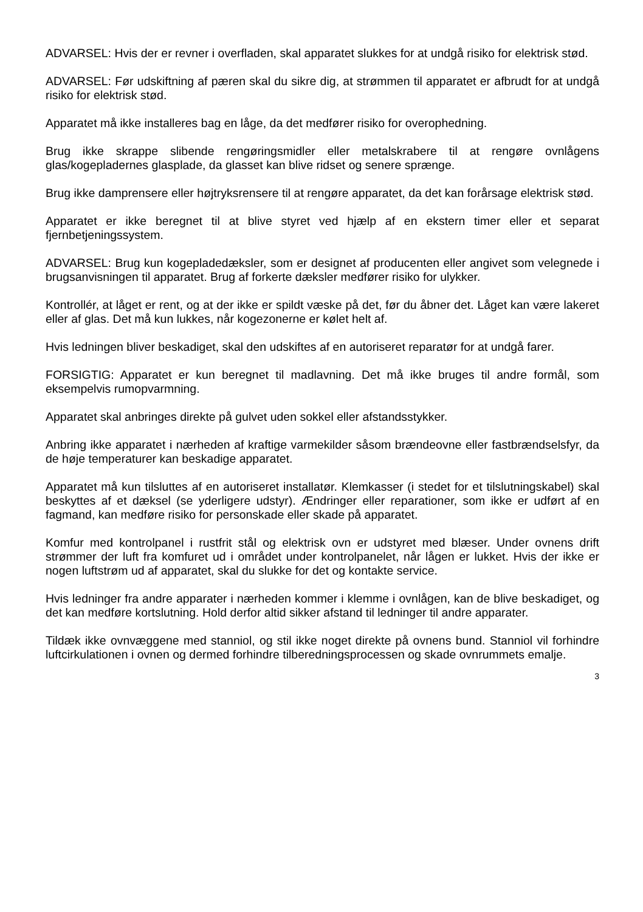ADVARSEL: Hvis der er revner i overfladen, skal apparatet slukkes for at undgå risiko for elektrisk stød.
ADVARSEL: Før udskiftning af pæren skal du sikre dig, at strømmen til apparatet er afbrudt for at undgå risiko for elektrisk stød.
Apparatet må ikke installeres bag en låge, da det medfører risiko for overophedning.
Brug ikke skrappe slibende rengøringsmidler eller metalskrabere til at rengøre ovnlågens glas/kogepladernes glasplade, da glasset kan blive ridset og senere sprænge.
Brug ikke damprensere eller højtryksrensere til at rengøre apparatet, da det kan forårsage elektrisk stød.
Apparatet er ikke beregnet til at blive styret ved hjælp af en ekstern timer eller et separat fjernbetjeningssystem.
ADVARSEL: Brug kun kogepladedæksler, som er designet af producenten eller angivet som velegnede i brugsanvisningen til apparatet. Brug af forkerte dæksler medfører risiko for ulykker.
Kontrollér, at låget er rent, og at der ikke er spildt væske på det, før du åbner det. Låget kan være lakeret eller af glas. Det må kun lukkes, når kogezonerne er kølet helt af.
Hvis ledningen bliver beskadiget, skal den udskiftes af en autoriseret reparatør for at undgå farer.
FORSIGTIG: Apparatet er kun beregnet til madlavning. Det må ikke bruges til andre formål, som eksempelvis rumopvarmning.
Apparatet skal anbringes direkte på gulvet uden sokkel eller afstandsstykker.
Anbring ikke apparatet i nærheden af kraftige varmekilder såsom brændeovne eller fastbrændselsfyr, da de høje temperaturer kan beskadige apparatet.
Apparatet må kun tilsluttes af en autoriseret installatør. Klemkasser (i stedet for et tilslutningskabel) skal beskyttes af et dæksel (se yderligere udstyr). Ændringer eller reparationer, som ikke er udført af en fagmand, kan medføre risiko for personskade eller skade på apparatet.
Komfur med kontrolpanel i rustfrit stål og elektrisk ovn er udstyret med blæser. Under ovnens drift strømmer der luft fra komfuret ud i området under kontrolpanelet, når lågen er lukket. Hvis der ikke er nogen luftstrøm ud af apparatet, skal du slukke for det og kontakte service.
Hvis ledninger fra andre apparater i nærheden kommer i klemme i ovnlågen, kan de blive beskadiget, og det kan medføre kortslutning. Hold derfor altid sikker afstand til ledninger til andre apparater.
Tildæk ikke ovnvæggene med stanniol, og stil ikke noget direkte på ovnens bund. Stanniol vil forhindre luftcirkulationen i ovnen og dermed forhindre tilberedningsprocessen og skade ovnrummets emalje.
3